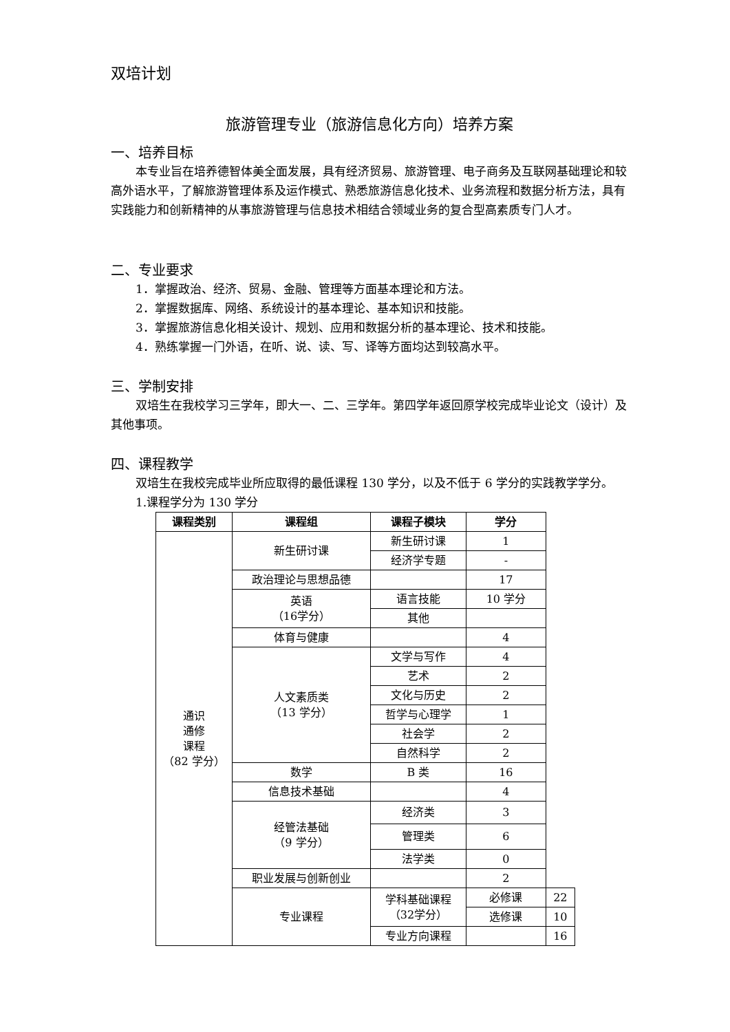双培计划
旅游管理专业（旅游信息化方向）培养方案
一、培养目标
本专业旨在培养德智体美全面发展，具有经济贸易、旅游管理、电子商务及互联网基础理论和较高外语水平，了解旅游管理体系及运作模式、熟悉旅游信息化技术、业务流程和数据分析方法，具有实践能力和创新精神的从事旅游管理与信息技术相结合领域业务的复合型高素质专门人才。
二、专业要求
1．掌握政治、经济、贸易、金融、管理等方面基本理论和方法。
2．掌握数据库、网络、系统设计的基本理论、基本知识和技能。
3．掌握旅游信息化相关设计、规划、应用和数据分析的基本理论、技术和技能。
4．熟练掌握一门外语，在听、说、读、写、译等方面均达到较高水平。
三、学制安排
双培生在我校学习三学年，即大一、二、三学年。第四学年返回原学校完成毕业论文（设计）及其他事项。
四、课程教学
双培生在我校完成毕业所应取得的最低课程 130 学分，以及不低于 6 学分的实践教学学分。
1.课程学分为 130 学分
| 课程类别 | 课程组 | 课程子模块 | 学分 | |
| --- | --- | --- | --- | --- |
| 通识 通修 课程 （82 学分） | 新生研讨课 | 新生研讨课 | 1 | |
| | | 经济学专题 | - | |
| | 政治理论与思想品德 | | 17 | |
| | 英语 （16学分） | 语言技能 | 10 学分 | |
| | | 其他 | | |
| | 体育与健康 | | 4 | |
| | 人文素质类 （13 学分） | 文学与写作 | 4 | |
| | | 艺术 | 2 | |
| | | 文化与历史 | 2 | |
| | | 哲学与心理学 | 1 | |
| | | 社会学 | 2 | |
| | | 自然科学 | 2 | |
| | 数学 | B 类 | 16 | |
| | 信息技术基础 | | 4 | |
| | 经管法基础 （9 学分） | 经济类 | 3 | |
| | | 管理类 | 6 | |
| | | 法学类 | 0 | |
| | 职业发展与创新创业 | | 2 | |
| | 专业课程 | 学科基础课程 （32学分） | 必修课 | 22 |
| | | | 选修课 | 10 |
| | | 专业方向课程 | | 16 |